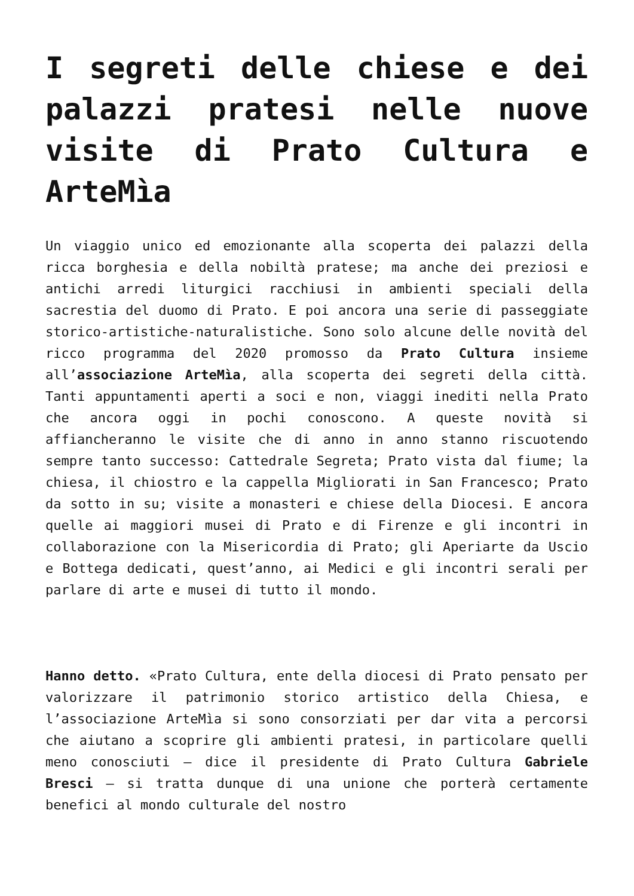I segreti delle chiese e dei palazzi pratesi nelle nuove visite di Prato Cultura e ArteMìa
Un viaggio unico ed emozionante alla scoperta dei palazzi della ricca borghesia e della nobiltà pratese; ma anche dei preziosi e antichi arredi liturgici racchiusi in ambienti speciali della sacrestia del duomo di Prato. E poi ancora una serie di passeggiate storico-artistiche-naturalistiche. Sono solo alcune delle novità del ricco programma del 2020 promosso da Prato Cultura insieme all’associazione ArteMìa, alla scoperta dei segreti della città. Tanti appuntamenti aperti a soci e non, viaggi inediti nella Prato che ancora oggi in pochi conoscono. A queste novità si affiancheranno le visite che di anno in anno stanno riscuotendo sempre tanto successo: Cattedrale Segreta; Prato vista dal fiume; la chiesa, il chiostro e la cappella Migliorati in San Francesco; Prato da sotto in su; visite a monasteri e chiese della Diocesi. E ancora quelle ai maggiori musei di Prato e di Firenze e gli incontri in collaborazione con la Misericordia di Prato; gli Aperiarte da Uscio e Bottega dedicati, quest’anno, ai Medici e gli incontri serali per parlare di arte e musei di tutto il mondo.
Hanno detto. «Prato Cultura, ente della diocesi di Prato pensato per valorizzare il patrimonio storico artistico della Chiesa, e l’associazione ArteMìa si sono consorziati per dar vita a percorsi che aiutano a scoprire gli ambienti pratesi, in particolare quelli meno conosciuti – dice il presidente di Prato Cultura Gabriele Bresci – si tratta dunque di una unione che porterà certamente benefici al mondo culturale del nostro